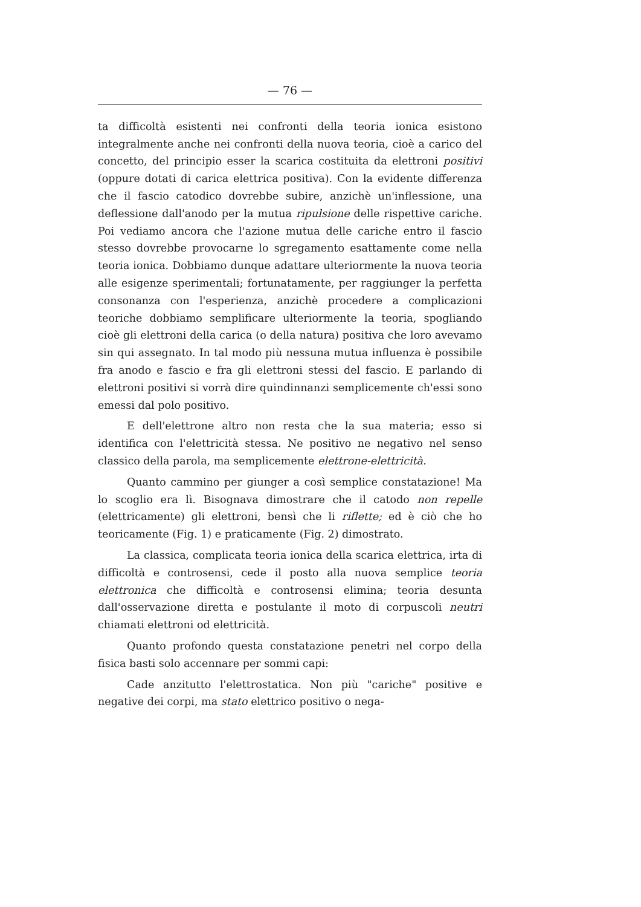— 76 —
ta difficoltà esistenti nei confronti della teoria ionica esistono integralmente anche nei confronti della nuova teoria, cioè a carico del concetto, del principio esser la scarica costituita da elettroni positivi (oppure dotati di carica elettrica positiva). Con la evidente differenza che il fascio catodico dovrebbe subire, anzichè un'inflessione, una deflessione dall'anodo per la mutua ripulsione delle rispettive cariche. Poi vediamo ancora che l'azione mutua delle cariche entro il fascio stesso dovrebbe provocarne lo sgregamento esattamente come nella teoria ionica. Dobbiamo dunque adattare ulteriormente la nuova teoria alle esigenze sperimentali; fortunatamente, per raggiunger la perfetta consonanza con l'esperienza, anzichè procedere a complicazioni teoriche dobbiamo semplificare ulteriormente la teoria, spogliando cioè gli elettroni della carica (o della natura) positiva che loro avevamo sin qui assegnato. In tal modo più nessuna mutua influenza è possibile fra anodo e fascio e fra gli elettroni stessi del fascio. E parlando di elettroni positivi si vorrà dire quindinnanzi semplicemente ch'essi sono emessi dal polo positivo.
E dell'elettrone altro non resta che la sua materia; esso si identifica con l'elettricità stessa. Ne positivo ne negativo nel senso classico della parola, ma semplicemente elettrone-elettricità.
Quanto cammino per giunger a così semplice constatazione! Ma lo scoglio era lì. Bisognava dimostrare che il catodo non repelle (elettricamente) gli elettroni, bensì che li riflette; ed è ciò che ho teoricamente (Fig. 1) e praticamente (Fig. 2) dimostrato.
La classica, complicata teoria ionica della scarica elettrica, irta di difficoltà e controsensi, cede il posto alla nuova semplice teoria elettronica che difficoltà e controsensi elimina; teoria desunta dall'osservazione diretta e postulante il moto di corpuscoli neutri chiamati elettroni od elettricità.
Quanto profondo questa constatazione penetri nel corpo della fisica basti solo accennare per sommi capi:
Cade anzitutto l'elettrostatica. Non più "cariche" positive e negative dei corpi, ma stato elettrico positivo o nega-